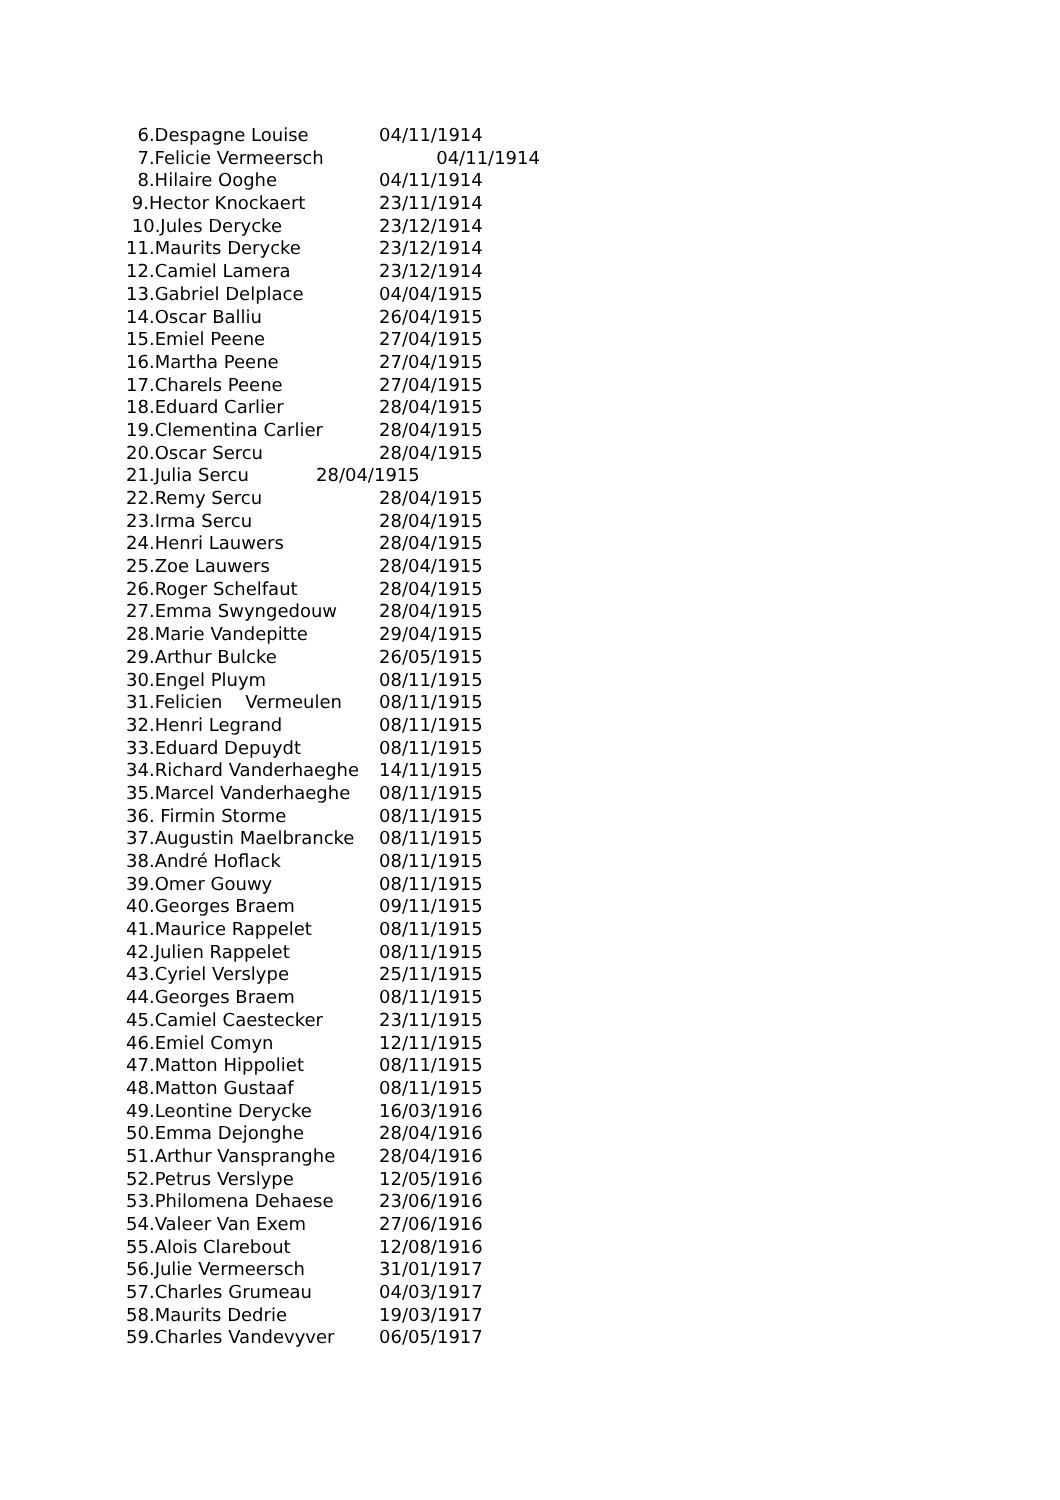6.Despagne Louise 04/11/1914
7.Felicie Vermeersch 04/11/1914
8.Hilaire Ooghe 04/11/1914
9.Hector Knockaert 23/11/1914
10.Jules Derycke 23/12/1914
11.Maurits Derycke 23/12/1914
12.Camiel Lamera 23/12/1914
13.Gabriel Delplace 04/04/1915
14.Oscar Balliu 26/04/1915
15.Emiel Peene 27/04/1915
16.Martha Peene 27/04/1915
17.Charels Peene 27/04/1915
18.Eduard Carlier 28/04/1915
19.Clementina Carlier 28/04/1915
20.Oscar Sercu 28/04/1915
21.Julia Sercu 28/04/1915
22.Remy Sercu 28/04/1915
23.Irma Sercu 28/04/1915
24.Henri Lauwers 28/04/1915
25.Zoe Lauwers 28/04/1915
26.Roger Schelfaut 28/04/1915
27.Emma Swyngedouw 28/04/1915
28.Marie Vandepitte 29/04/1915
29.Arthur Bulcke 26/05/1915
30.Engel Pluym 08/11/1915
31.Felicien Vermeulen 08/11/1915
32.Henri Legrand 08/11/1915
33.Eduard Depuydt 08/11/1915
34.Richard Vanderhaeghe 14/11/1915
35.Marcel Vanderhaeghe 08/11/1915
36. Firmin Storme 08/11/1915
37.Augustin Maelbrancke 08/11/1915
38.André Hoflack 08/11/1915
39.Omer Gouwy 08/11/1915
40.Georges Braem 09/11/1915
41.Maurice Rappelet 08/11/1915
42.Julien Rappelet 08/11/1915
43.Cyriel Verslype 25/11/1915
44.Georges Braem 08/11/1915
45.Camiel Caestecker 23/11/1915
46.Emiel Comyn 12/11/1915
47.Matton Hippoliet 08/11/1915
48.Matton Gustaaf 08/11/1915
49.Leontine Derycke 16/03/1916
50.Emma Dejonghe 28/04/1916
51.Arthur Vanspranghe 28/04/1916
52.Petrus Verslype 12/05/1916
53.Philomena Dehaese 23/06/1916
54.Valeer Van Exem 27/06/1916
55.Alois Clarebout 12/08/1916
56.Julie Vermeersch 31/01/1917
57.Charles Grumeau 04/03/1917
58.Maurits Dedrie 19/03/1917
59.Charles Vandevyver 06/05/1917